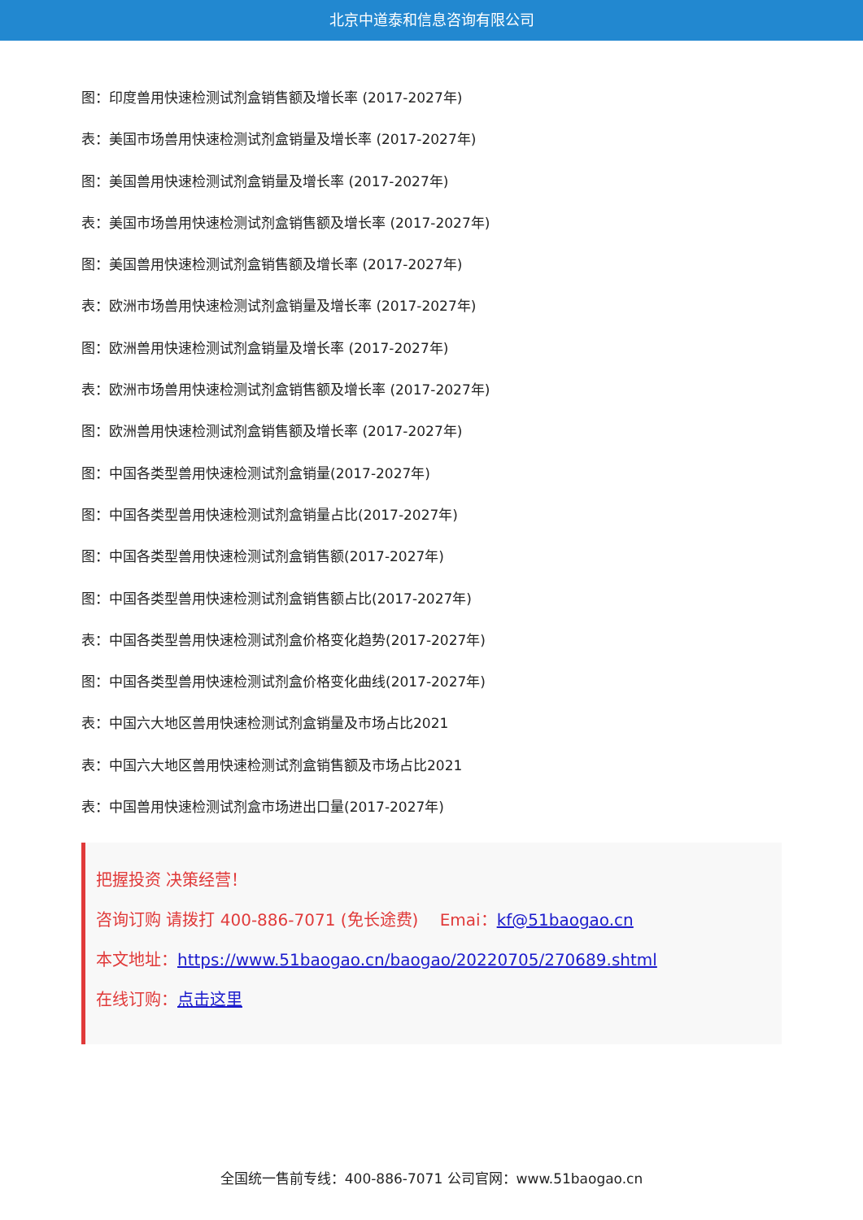北京中道泰和信息咨询有限公司
图：印度兽用快速检测试剂盒销售额及增长率 (2017-2027年)
表：美国市场兽用快速检测试剂盒销量及增长率 (2017-2027年)
图：美国兽用快速检测试剂盒销量及增长率 (2017-2027年)
表：美国市场兽用快速检测试剂盒销售额及增长率 (2017-2027年)
图：美国兽用快速检测试剂盒销售额及增长率 (2017-2027年)
表：欧洲市场兽用快速检测试剂盒销量及增长率 (2017-2027年)
图：欧洲兽用快速检测试剂盒销量及增长率 (2017-2027年)
表：欧洲市场兽用快速检测试剂盒销售额及增长率 (2017-2027年)
图：欧洲兽用快速检测试剂盒销售额及增长率 (2017-2027年)
图：中国各类型兽用快速检测试剂盒销量(2017-2027年)
图：中国各类型兽用快速检测试剂盒销量占比(2017-2027年)
图：中国各类型兽用快速检测试剂盒销售额(2017-2027年)
图：中国各类型兽用快速检测试剂盒销售额占比(2017-2027年)
表：中国各类型兽用快速检测试剂盒价格变化趋势(2017-2027年)
图：中国各类型兽用快速检测试剂盒价格变化曲线(2017-2027年)
表：中国六大地区兽用快速检测试剂盒销量及市场占比2021
表：中国六大地区兽用快速检测试剂盒销售额及市场占比2021
表：中国兽用快速检测试剂盒市场进出口量(2017-2027年)
把握投资 决策经营！
咨询订购 请拨打 400-886-7071 (免长途费)　 Emai：kf@51baogao.cn
本文地址：https://www.51baogao.cn/baogao/20220705/270689.shtml
在线订购：点击这里
全国统一售前专线：400-886-7071 公司官网：www.51baogao.cn